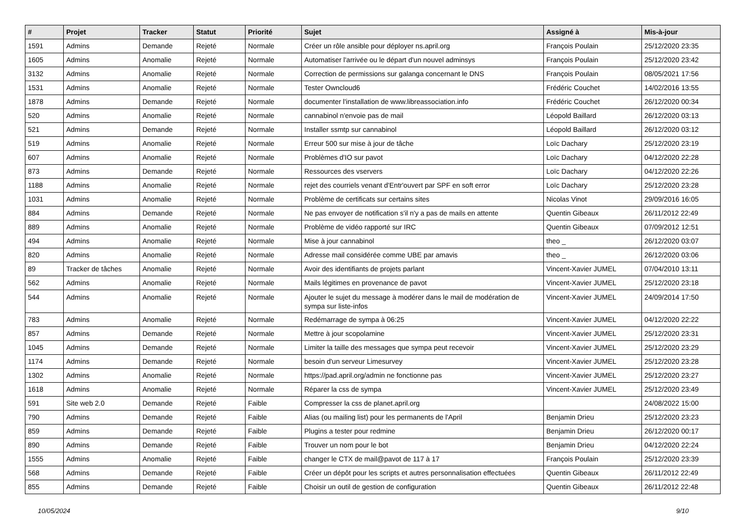| # | Projet | Tracker | Statut | Priorité | Sujet | Assigné à | Mis-à-jour |
| --- | --- | --- | --- | --- | --- | --- | --- |
| 1591 | Admins | Demande | Rejeté | Normale | Créer un rôle ansible pour déployer ns.april.org | François Poulain | 25/12/2020 23:35 |
| 1605 | Admins | Anomalie | Rejeté | Normale | Automatiser l'arrivée ou le départ d'un nouvel adminsys | François Poulain | 25/12/2020 23:42 |
| 3132 | Admins | Anomalie | Rejeté | Normale | Correction de permissions sur galanga concernant le DNS | François Poulain | 08/05/2021 17:56 |
| 1531 | Admins | Anomalie | Rejeté | Normale | Tester Owncloud6 | Frédéric Couchet | 14/02/2016 13:55 |
| 1878 | Admins | Demande | Rejeté | Normale | documenter l'installation de www.libreassociation.info | Frédéric Couchet | 26/12/2020 00:34 |
| 520 | Admins | Anomalie | Rejeté | Normale | cannabinol n'envoie pas de mail | Léopold Baillard | 26/12/2020 03:13 |
| 521 | Admins | Demande | Rejeté | Normale | Installer ssmtp sur cannabinol | Léopold Baillard | 26/12/2020 03:12 |
| 519 | Admins | Anomalie | Rejeté | Normale | Erreur 500 sur mise à jour de tâche | Loïc Dachary | 25/12/2020 23:19 |
| 607 | Admins | Anomalie | Rejeté | Normale | Problèmes d'IO sur pavot | Loïc Dachary | 04/12/2020 22:28 |
| 873 | Admins | Demande | Rejeté | Normale | Ressources des vservers | Loïc Dachary | 04/12/2020 22:26 |
| 1188 | Admins | Anomalie | Rejeté | Normale | rejet des courriels venant d'Entr'ouvert par SPF en soft error | Loïc Dachary | 25/12/2020 23:28 |
| 1031 | Admins | Anomalie | Rejeté | Normale | Problème de certificats sur certains sites | Nicolas Vinot | 29/09/2016 16:05 |
| 884 | Admins | Demande | Rejeté | Normale | Ne pas envoyer de notification s'il n'y a pas de mails en attente | Quentin Gibeaux | 26/11/2012 22:49 |
| 889 | Admins | Anomalie | Rejeté | Normale | Problème de vidéo rapporté sur IRC | Quentin Gibeaux | 07/09/2012 12:51 |
| 494 | Admins | Anomalie | Rejeté | Normale | Mise à jour cannabinol | theo _ | 26/12/2020 03:07 |
| 820 | Admins | Anomalie | Rejeté | Normale | Adresse mail considérée comme UBE par amavis | theo _ | 26/12/2020 03:06 |
| 89 | Tracker de tâches | Anomalie | Rejeté | Normale | Avoir des identifiants de projets parlant | Vincent-Xavier JUMEL | 07/04/2010 13:11 |
| 562 | Admins | Anomalie | Rejeté | Normale | Mails légitimes en provenance de pavot | Vincent-Xavier JUMEL | 25/12/2020 23:18 |
| 544 | Admins | Anomalie | Rejeté | Normale | Ajouter le sujet du message à modérer dans le mail de modération de sympa sur liste-infos | Vincent-Xavier JUMEL | 24/09/2014 17:50 |
| 783 | Admins | Anomalie | Rejeté | Normale | Redémarrage de sympa à 06:25 | Vincent-Xavier JUMEL | 04/12/2020 22:22 |
| 857 | Admins | Demande | Rejeté | Normale | Mettre à jour scopolamine | Vincent-Xavier JUMEL | 25/12/2020 23:31 |
| 1045 | Admins | Demande | Rejeté | Normale | Limiter la taille des messages que sympa peut recevoir | Vincent-Xavier JUMEL | 25/12/2020 23:29 |
| 1174 | Admins | Demande | Rejeté | Normale | besoin d'un serveur Limesurvey | Vincent-Xavier JUMEL | 25/12/2020 23:28 |
| 1302 | Admins | Anomalie | Rejeté | Normale | https://pad.april.org/admin ne fonctionne pas | Vincent-Xavier JUMEL | 25/12/2020 23:27 |
| 1618 | Admins | Anomalie | Rejeté | Normale | Réparer la css de sympa | Vincent-Xavier JUMEL | 25/12/2020 23:49 |
| 591 | Site web 2.0 | Demande | Rejeté | Faible | Compresser la css de planet.april.org | | 24/08/2022 15:00 |
| 790 | Admins | Demande | Rejeté | Faible | Alias (ou mailing list) pour les permanents de l'April | Benjamin Drieu | 25/12/2020 23:23 |
| 859 | Admins | Demande | Rejeté | Faible | Plugins a tester pour redmine | Benjamin Drieu | 26/12/2020 00:17 |
| 890 | Admins | Demande | Rejeté | Faible | Trouver un nom pour le bot | Benjamin Drieu | 04/12/2020 22:24 |
| 1555 | Admins | Anomalie | Rejeté | Faible | changer le CTX de mail@pavot de 117 à 17 | François Poulain | 25/12/2020 23:39 |
| 568 | Admins | Demande | Rejeté | Faible | Créer un dépôt pour les scripts et autres personnalisation effectuées | Quentin Gibeaux | 26/11/2012 22:49 |
| 855 | Admins | Demande | Rejeté | Faible | Choisir un outil de gestion de configuration | Quentin Gibeaux | 26/11/2012 22:48 |
10/05/2024 9/10